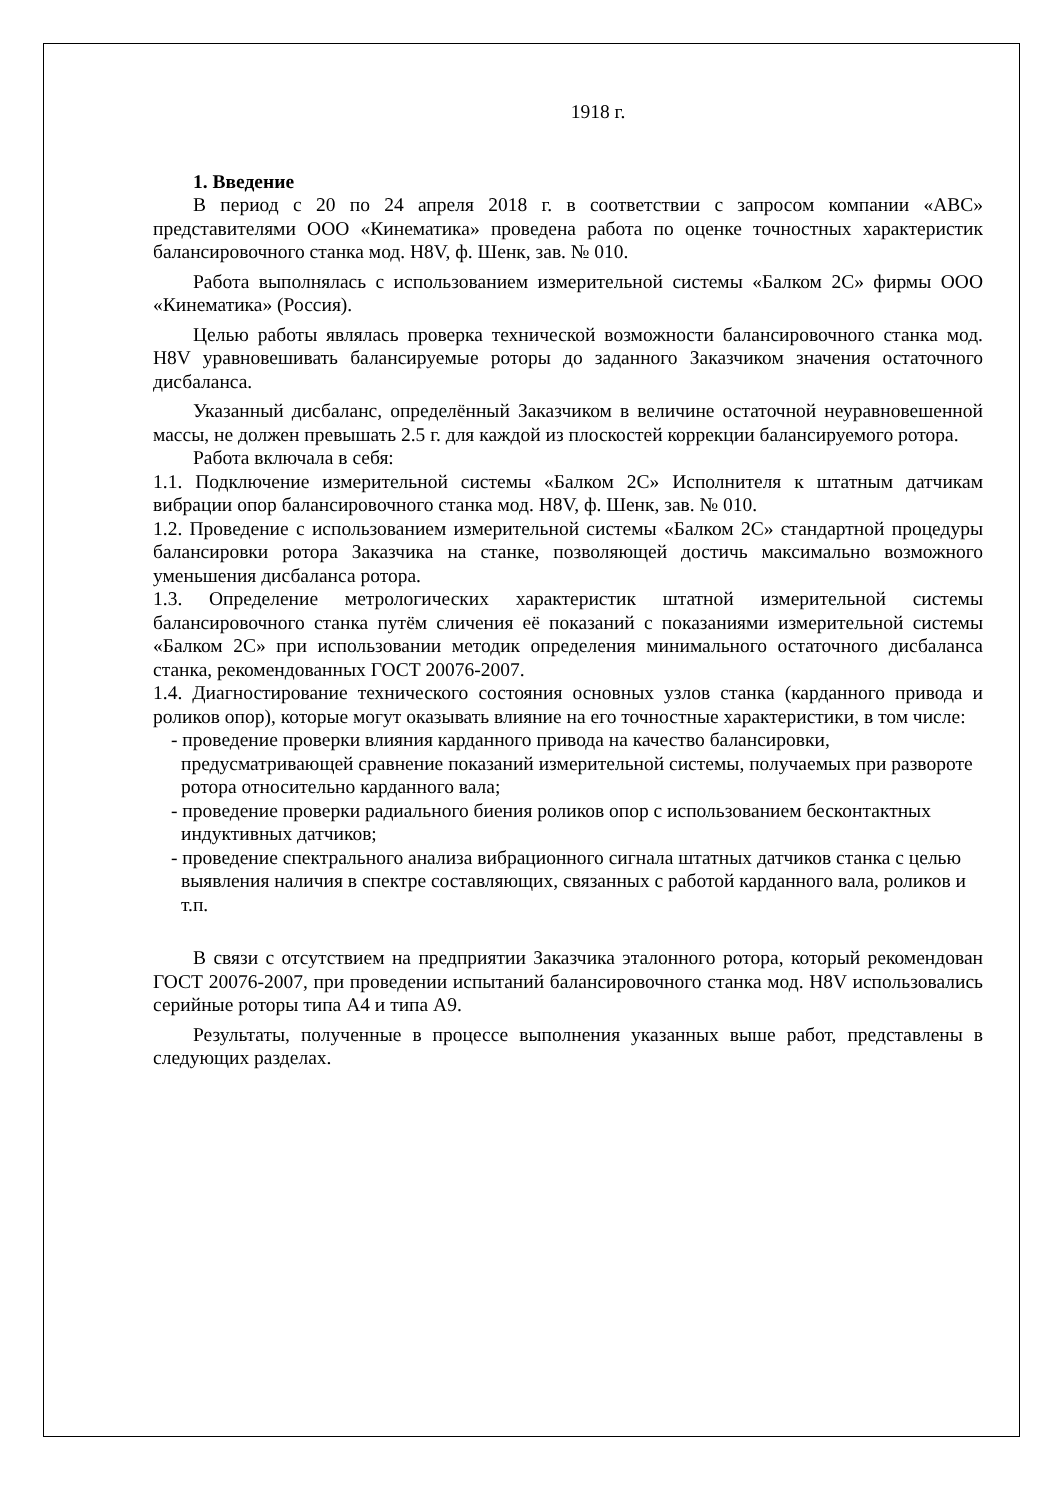1918 г.
1. Введение
В период с 20 по 24 апреля 2018 г. в соответствии с запросом компании «АВС» представителями ООО «Кинематика» проведена работа по оценке точностных характеристик балансировочного станка мод. H8V, ф. Шенк, зав. № 010.
Работа выполнялась с использованием измерительной системы «Балком 2С» фирмы ООО «Кинематика» (Россия).
Целью работы являлась проверка технической возможности балансировочного станка мод. H8V уравновешивать балансируемые роторы до заданного Заказчиком значения остаточного дисбаланса.
Указанный дисбаланс, определённый Заказчиком в величине остаточной неуравновешенной массы, не должен превышать 2.5 г. для каждой из плоскостей коррекции балансируемого ротора.
Работа включала в себя:
1.1. Подключение измерительной системы «Балком 2С» Исполнителя к штатным датчикам вибрации опор балансировочного станка мод. H8V, ф. Шенк, зав. № 010.
1.2. Проведение с использованием измерительной системы «Балком 2С» стандартной процедуры балансировки ротора Заказчика на станке, позволяющей достичь максимально возможного уменьшения дисбаланса ротора.
1.3. Определение метрологических характеристик штатной измерительной системы балансировочного станка путём сличения её показаний с показаниями измерительной системы «Балком 2С» при использовании методик определения минимального остаточного дисбаланса станка, рекомендованных ГОСТ 20076-2007.
1.4. Диагностирование технического состояния основных узлов станка (карданного привода и роликов опор), которые могут оказывать влияние на его точностные характеристики, в том числе:
- проведение проверки влияния карданного привода на качество балансировки, предусматривающей сравнение показаний измерительной системы, получаемых при развороте ротора относительно карданного вала;
- проведение проверки радиального биения роликов опор с использованием бесконтактных индуктивных датчиков;
- проведение спектрального анализа вибрационного сигнала штатных датчиков станка с целью выявления наличия в спектре составляющих, связанных с работой карданного вала, роликов и т.п.
В связи с отсутствием на предприятии Заказчика эталонного ротора, который рекомендован ГОСТ 20076-2007, при проведении испытаний балансировочного станка мод. H8V использовались серийные роторы типа А4 и типа А9.
Результаты, полученные в процессе выполнения указанных выше работ, представлены в следующих разделах.